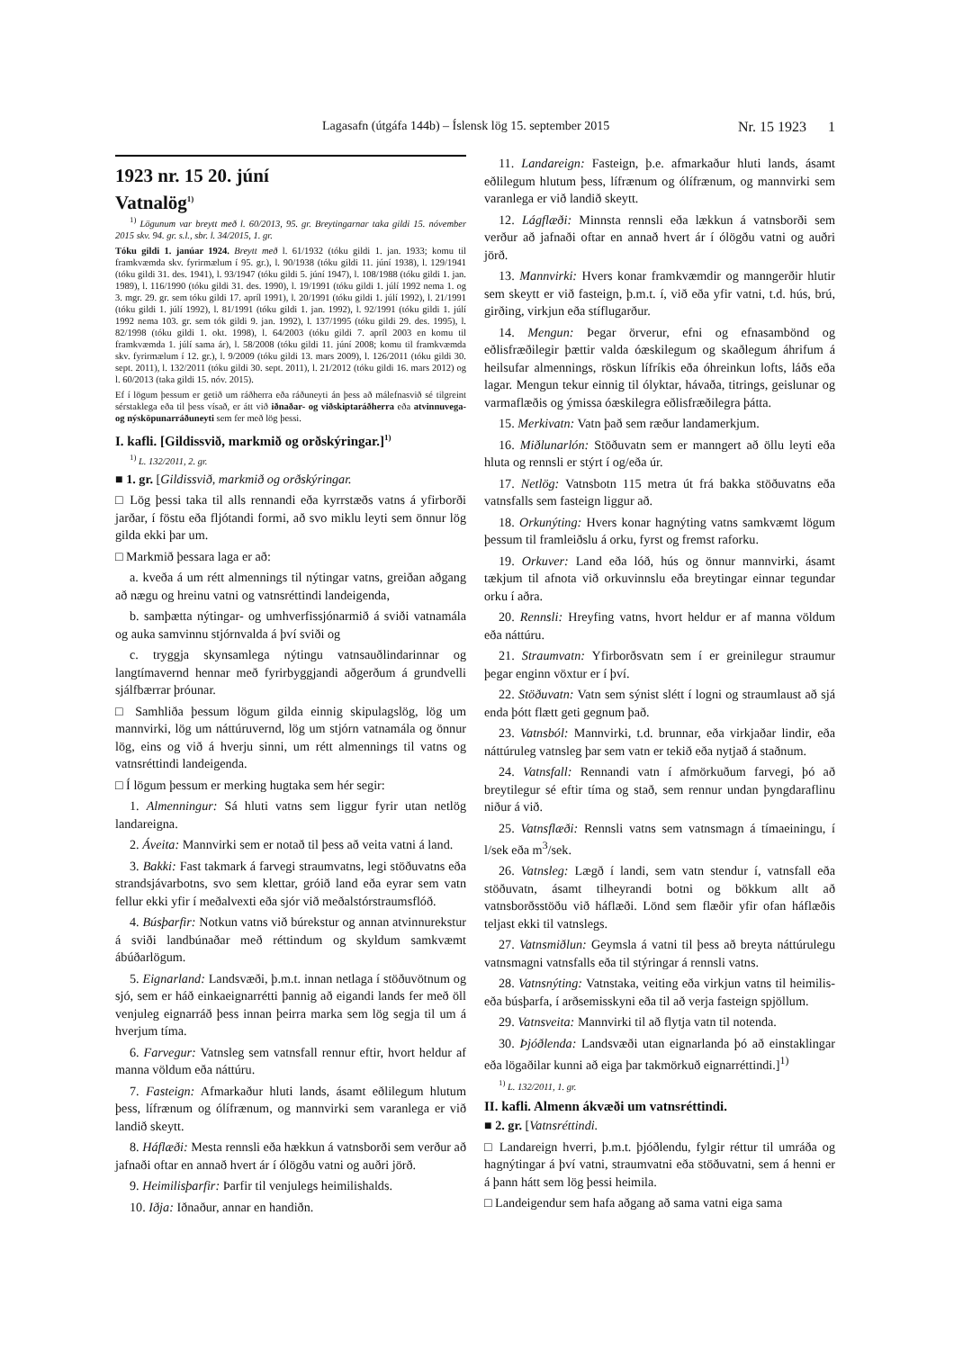Lagasafn (útgáfa 144b) – Íslensk lög 15. september 2015 Nr. 15 1923 1
1923 nr. 15 20. júní
Vatnalög<sup>1)</sup>
<sup>1)</sup> Lögunum var breytt með l. 60/2013, 95. gr. Breytingarnar taka gildi 15. nóvember 2015 skv. 94. gr. s.l., sbr. l. 34/2015, 1. gr.
Tóku gildi 1. janúar 1924. Breytt með l. 61/1932 (tóku gildi 1. jan. 1933; komu til framkvæmda skv. fyrirmælum í 95. gr.), l. 90/1938 (tóku gildi 11. júní 1938), l. 129/1941 (tóku gildi 31. des. 1941), l. 93/1947 (tóku gildi 5. júní 1947), l. 108/1988 (tóku gildi 1. jan. 1989), l. 116/1990 (tóku gildi 31. des. 1990), l. 19/1991 (tóku gildi 1. júlí 1992 nema 1. og 3. mgr. 29. gr. sem tóku gildi 17. apríl 1991), l. 20/1991 (tóku gildi 1. júlí 1992), l. 21/1991 (tóku gildi 1. júlí 1992), l. 81/1991 (tóku gildi 1. jan. 1992), l. 92/1991 (tóku gildi 1. júlí 1992 nema 103. gr. sem tók gildi 9. jan. 1992), l. 137/1995 (tóku gildi 29. des. 1995), l. 82/1998 (tóku gildi 1. okt. 1998), l. 64/2003 (tóku gildi 7. apríl 2003 en komu til framkvæmda 1. júlí sama ár), l. 58/2008 (tóku gildi 11. júní 2008; komu til framkvæmda skv. fyrirmælum í 12. gr.), l. 9/2009 (tóku gildi 13. mars 2009), l. 126/2011 (tóku gildi 30. sept. 2011), l. 132/2011 (tóku gildi 30. sept. 2011), l. 21/2012 (tóku gildi 16. mars 2012) og l. 60/2013 (taka gildi 15. nóv. 2015).
Ef í lögum þessum er getið um ráðherra eða ráðuneyti án þess að málefnasvið sé tilgreint sérstaklega eða til þess vísað, er átt við iðnaðar- og viðskiptaráðherra eða atvinnuvega- og nýsköpunarráðuneyti sem fer með lög þessi.
I. kafli. [Gildissvið, markmið og orðskýringar.]<sup>1)</sup>
<sup>1)</sup> L. 132/2011, 2. gr.
■ 1. gr. [Gildissvið, markmið og orðskýringar.
□ Lög þessi taka til alls rennandi eða kyrrstæðs vatns á yfirborði jarðar, í föstu eða fljótandi formi, að svo miklu leyti sem önnur lög gilda ekki þar um.
□ Markmið þessara laga er að:
a. kveða á um rétt almennings til nýtingar vatns, greiðan aðgang að nægu og hreinu vatni og vatnsréttindi landeigenda,
b. samþætta nýtingar- og umhverfissjónarmið á sviði vatnamála og auka samvinnu stjórnvalda á því sviði og
c. tryggja skynsamlega nýtingu vatnsauðlindarinnar og langtímavernd hennar með fyrirbyggjandi aðgerðum á grundvelli sjálfbærrar þróunar.
□ Samhliða þessum lögum gilda einnig skipulagslög, lög um mannvirki, lög um náttúruvernd, lög um stjórn vatnamála og önnur lög, eins og við á hverju sinni, um rétt almennings til vatns og vatnsréttindi landeigenda.
□ Í lögum þessum er merking hugtaka sem hér segir:
1. Almenningur: Sá hluti vatns sem liggur fyrir utan netlög landareigna.
2. Áveita: Mannvirki sem er notað til þess að veita vatni á land.
3. Bakki: Fast takmark á farvegi straumvatns, legi stöðuvatns eða strandsjávarbotns, svo sem klettar, gróið land eða eyrar sem vatn fellur ekki yfir í meðalvexti eða sjór við meðalstórstraumsflóð.
4. Búsþarfir: Notkun vatns við búrekstur og annan atvinnurekstur á sviði landbúnaðar með réttindum og skyldum samkvæmt ábúðarlögum.
5. Eignarland: Landsvæði, þ.m.t. innan netlaga í stöðuvötnum og sjó, sem er háð einkaeignarrétti þannig að eigandi lands fer með öll venjuleg eignarráð þess innan þeirra marka sem lög segja til um á hverjum tíma.
6. Farvegur: Vatnsleg sem vatnsfall rennur eftir, hvort heldur af manna völdum eða náttúru.
7. Fasteign: Afmarkaður hluti lands, ásamt eðlilegum hlutum þess, lífrænum og ólífrænum, og mannvirki sem varanlega er við landið skeytt.
8. Háflæði: Mesta rennsli eða hækkun á vatnsborði sem verður að jafnaði oftar en annað hvert ár í ólögðu vatni og auðri jörð.
9. Heimilisþarfir: Þarfir til venjulegs heimilishalds.
10. Iðja: Iðnaður, annar en handiðn.
11. Landareign: Fasteign, þ.e. afmarkaður hluti lands, ásamt eðlilegum hlutum þess, lífrænum og ólífrænum, og mannvirki sem varanlega er við landið skeytt.
12. Lágflæði: Minnsta rennsli eða lækkun á vatnsborði sem verður að jafnaði oftar en annað hvert ár í ólögðu vatni og auðri jörð.
13. Mannvirki: Hvers konar framkvæmdir og manngerðir hlutir sem skeytt er við fasteign, þ.m.t. í, við eða yfir vatni, t.d. hús, brú, girðing, virkjun eða stíflugarður.
14. Mengun: Þegar örverur, efni og efnasambönd og eðlisfræðilegir þættir valda óæskilegum og skaðlegum áhrifum á heilsufar almennings, röskun lífríkis eða óhreinkun lofts, láðs eða lagar. Mengun tekur einnig til ólyktar, hávaða, titrings, geislunar og varmaflæðis og ýmissa óæskilegra eðlisfræðilegra þátta.
15. Merkivatn: Vatn það sem ræður landamerkjum.
16. Miðlunarlón: Stöðuvatn sem er manngert að öllu leyti eða hluta og rennsli er stýrt í og/eða úr.
17. Netlög: Vatnsbotn 115 metra út frá bakka stöðuvatns eða vatnsfalls sem fasteign liggur að.
18. Orkunýting: Hvers konar hagnýting vatns samkvæmt lögum þessum til framleiðslu á orku, fyrst og fremst raforku.
19. Orkuver: Land eða lóð, hús og önnur mannvirki, ásamt tækjum til afnota við orkuvinnslu eða breytingar einnar tegundar orku í aðra.
20. Rennsli: Hreyfing vatns, hvort heldur er af manna völdum eða náttúru.
21. Straumvatn: Yfirborðsvatn sem í er greinilegur straumur þegar enginn vöxtur er í því.
22. Stöðuvatn: Vatn sem sýnist slétt í logni og straumlaust að sjá enda þótt flætt geti gegnum það.
23. Vatnsból: Mannvirki, t.d. brunnar, eða virkjaðar lindir, eða náttúruleg vatnsleg þar sem vatn er tekið eða nytjað á staðnum.
24. Vatnsfall: Rennandi vatn í afmörkuðum farvegi, þó að breytilegur sé eftir tíma og stað, sem rennur undan þyngdaraflinu niður á við.
25. Vatnsflæði: Rennsli vatns sem vatnsmagn á tímaeiningu, í l/sek eða m<sup>3</sup>/sek.
26. Vatnsleg: Lægð í landi, sem vatn stendur í, vatnsfall eða stöðuvatn, ásamt tilheyrandi botni og bökkum allt að vatnsborðsstöðu við háflæði. Lönd sem flæðir yfir ofan háflæðis teljast ekki til vatnslegs.
27. Vatnsmiðlun: Geymsla á vatni til þess að breyta náttúrulegu vatnsmagni vatnsfalls eða til stýringar á rennsli vatns.
28. Vatnsnýting: Vatnstaka, veiting eða virkjun vatns til heimilis- eða búsþarfa, í arðsemisskyni eða til að verja fasteign spjöllum.
29. Vatnsveita: Mannvirki til að flytja vatn til notenda.
30. Þjóðlenda: Landsvæði utan eignarlanda þó að einstaklingar eða lögaðilar kunni að eiga þar takmörkuð eignarréttindi.]<sup>1)</sup>
<sup>1)</sup> L. 132/2011, 1. gr.
II. kafli. Almenn ákvæði um vatnsréttindi.
■ 2. gr. [Vatnsréttindi.
□ Landareign hverri, þ.m.t. þjóðlendu, fylgir réttur til umráða og hagnýtingar á því vatni, straumvatni eða stöðuvatni, sem á henni er á þann hátt sem lög þessi heimila.
□ Landeigendur sem hafa aðgang að sama vatni eiga sama